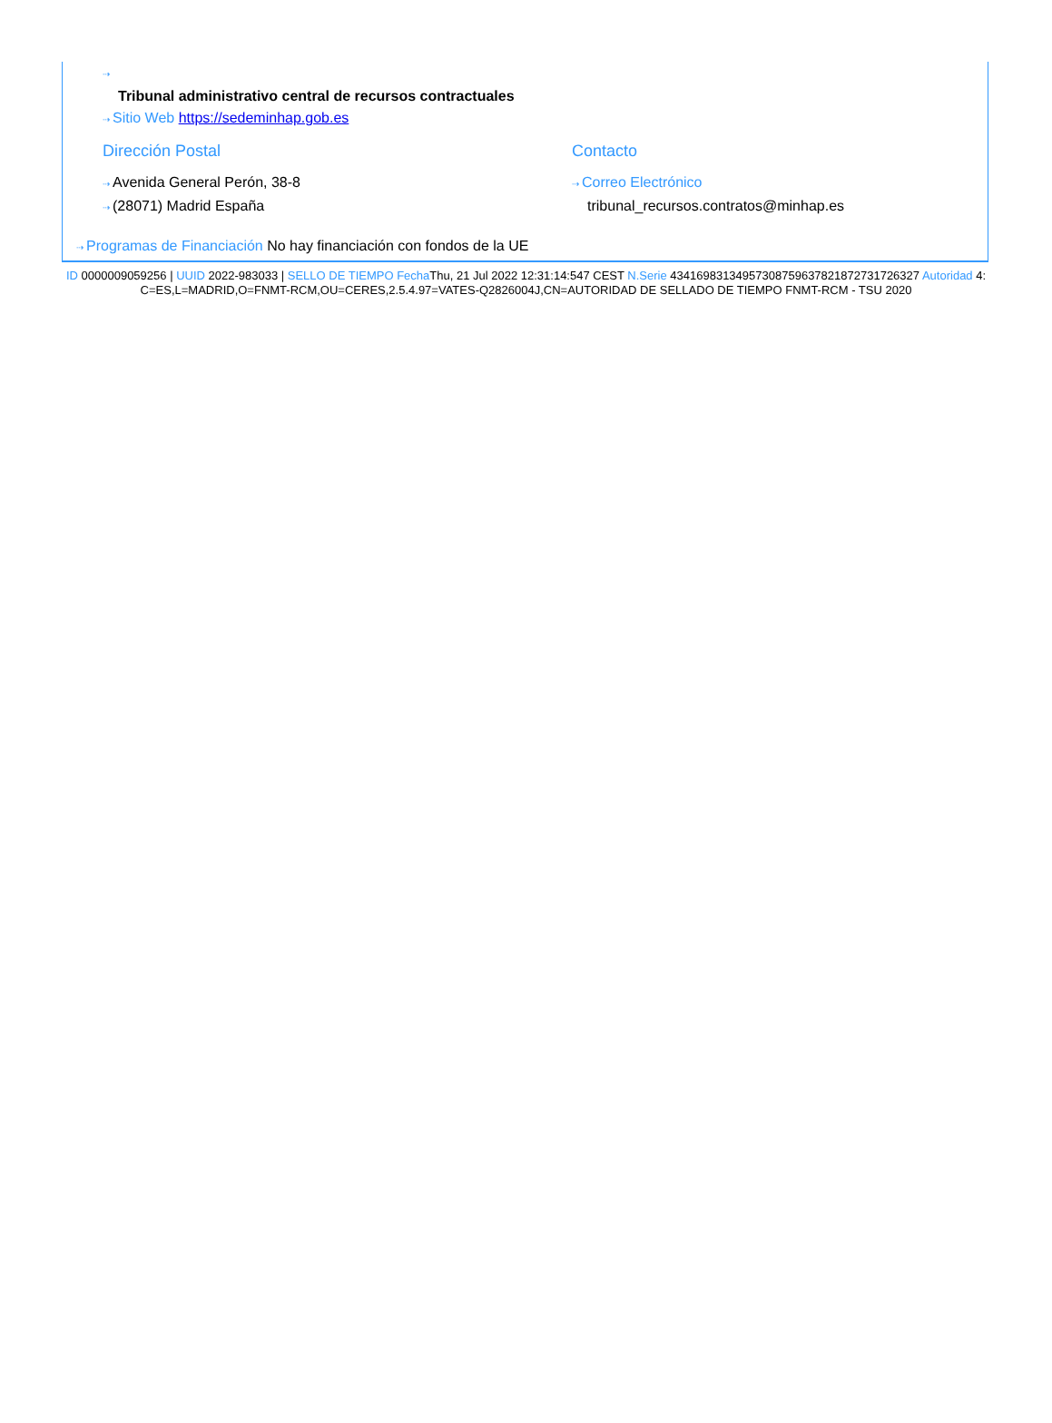⇢
Tribunal administrativo central de recursos contractuales
⇢ Sitio Web https://sedeminhap.gob.es
Dirección Postal
⇢ Avenida General Perón, 38-8
⇢ (28071) Madrid España
Contacto
⇢ Correo Electrónico
tribunal_recursos.contratos@minhap.es
⇢ Programas de Financiación No hay financiación con fondos de la UE
ID 0000009059256 | UUID 2022-983033 | SELLO DE TIEMPO Fecha Thu, 21 Jul 2022 12:31:14:547 CEST N.Serie 434169831349573087596378218727317263​27 Autoridad 4: C=ES,L=MADRID,O=FNMT-RCM,OU=CERES,2.5.4.97=VATES-Q2826004J,CN=AUTORIDAD DE SELLADO DE TIEMPO FNMT-RCM - TSU 2020